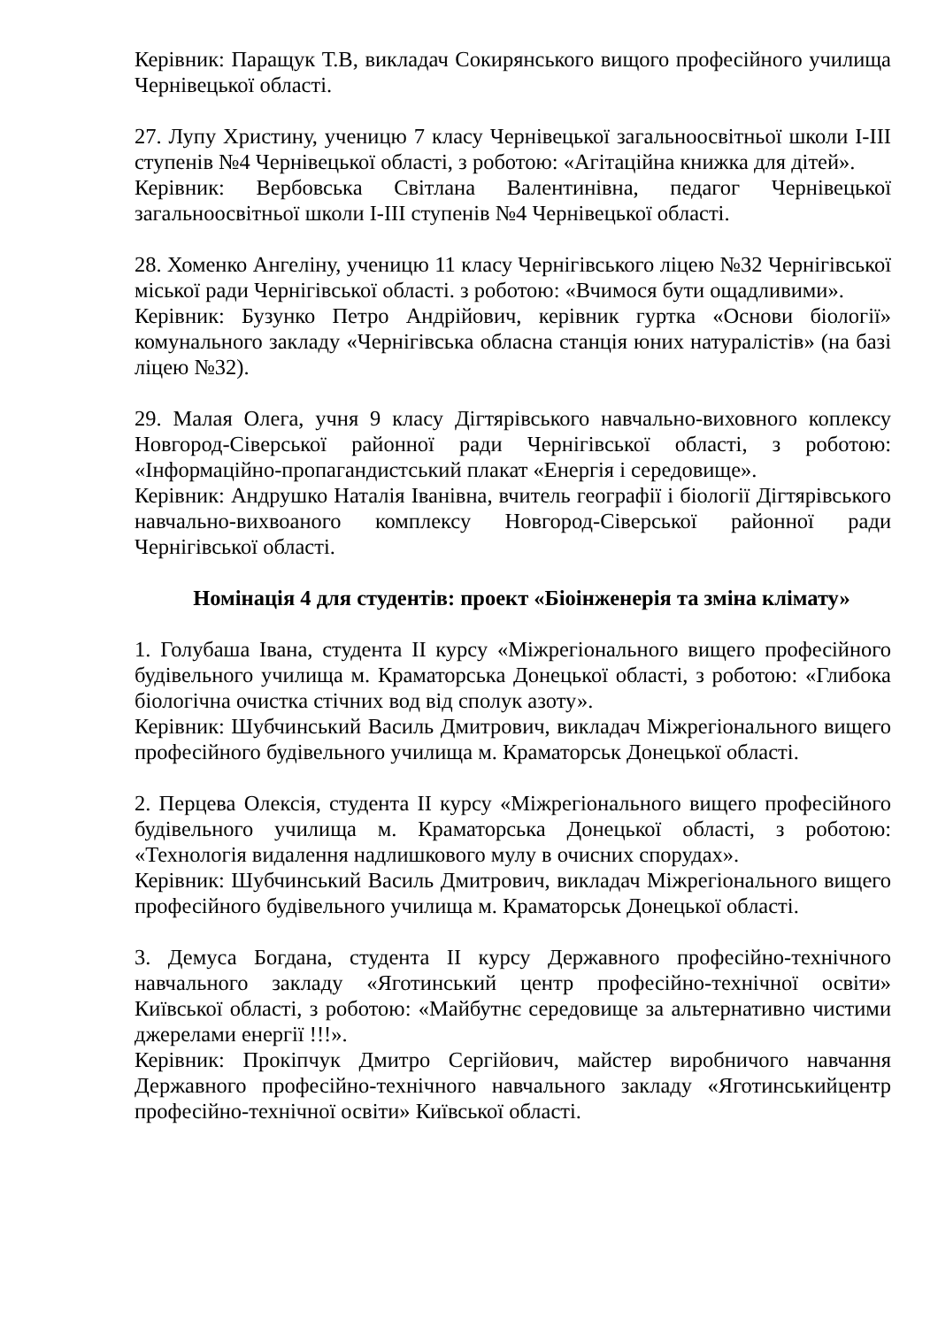Керівник: Паращук Т.В, викладач Сокирянського вищого професійного училища Чернівецької області.
27. Лупу Христину, ученицю 7 класу Чернівецької загальноосвітньої школи I-III ступенів №4 Чернівецької області, з роботою: «Агітаційна книжка для дітей».
Керівник: Вербовська Світлана Валентинівна, педагог Чернівецької загальноосвітньої школи I-III ступенів №4 Чернівецької області.
28. Хоменко Ангеліну, ученицю 11 класу Чернігівського ліцею №32 Чернігівської міської ради Чернігівської області. з роботою: «Вчимося бути ощадливими».
Керівник: Бузунко Петро Андрійович, керівник гуртка «Основи біології» комунального закладу «Чернігівська обласна станція юних натуралістів» (на базі ліцею №32).
29. Малая Олега, учня 9 класу Дігтярівського навчально-виховного коплексу Новгород-Сіверської районної ради Чернігівської області, з роботою: «Інформаційно-пропагандистський плакат «Енергія і середовище».
Керівник: Андрушко Наталія Іванівна, вчитель географії і біології Дігтярівського навчально-вихвоаного комплексу Новгород-Сіверської районної ради Чернігівської області.
Номінація 4 для студентів: проект «Біоінженерія та зміна клімату»
1. Голубаша Івана, студента ІІ курсу «Міжрегіонального вищего професійного будівельного училища м. Краматорська Донецької області, з роботою: «Глибока біологічна очистка стічних вод від сполук азоту».
Керівник: Шубчинський Василь Дмитрович, викладач Міжрегіонального вищего професійного будівельного училища м. Краматорськ Донецької області.
2. Перцева Олексія, студента ІІ курсу «Міжрегіонального вищего професійного будівельного училища м. Краматорська Донецької області, з роботою: «Технологія видалення надлишкового мулу в очисних спорудах».
Керівник: Шубчинський Василь Дмитрович, викладач Міжрегіонального вищего професійного будівельного училища м. Краматорськ Донецької області.
3. Демуса Богдана, студента ІІ курсу Державного професійно-технічного навчального закладу «Яготинський центр професійно-технічної освіти» Київської області, з роботою: «Майбутнє середовище за альтернативно чистими джерелами енергії !!!».
Керівник: Прокіпчук Дмитро Сергійович, майстер виробничого навчання Державного професійно-технічного навчального закладу «Яготинськийцентр професійно-технічної освіти» Київської області.